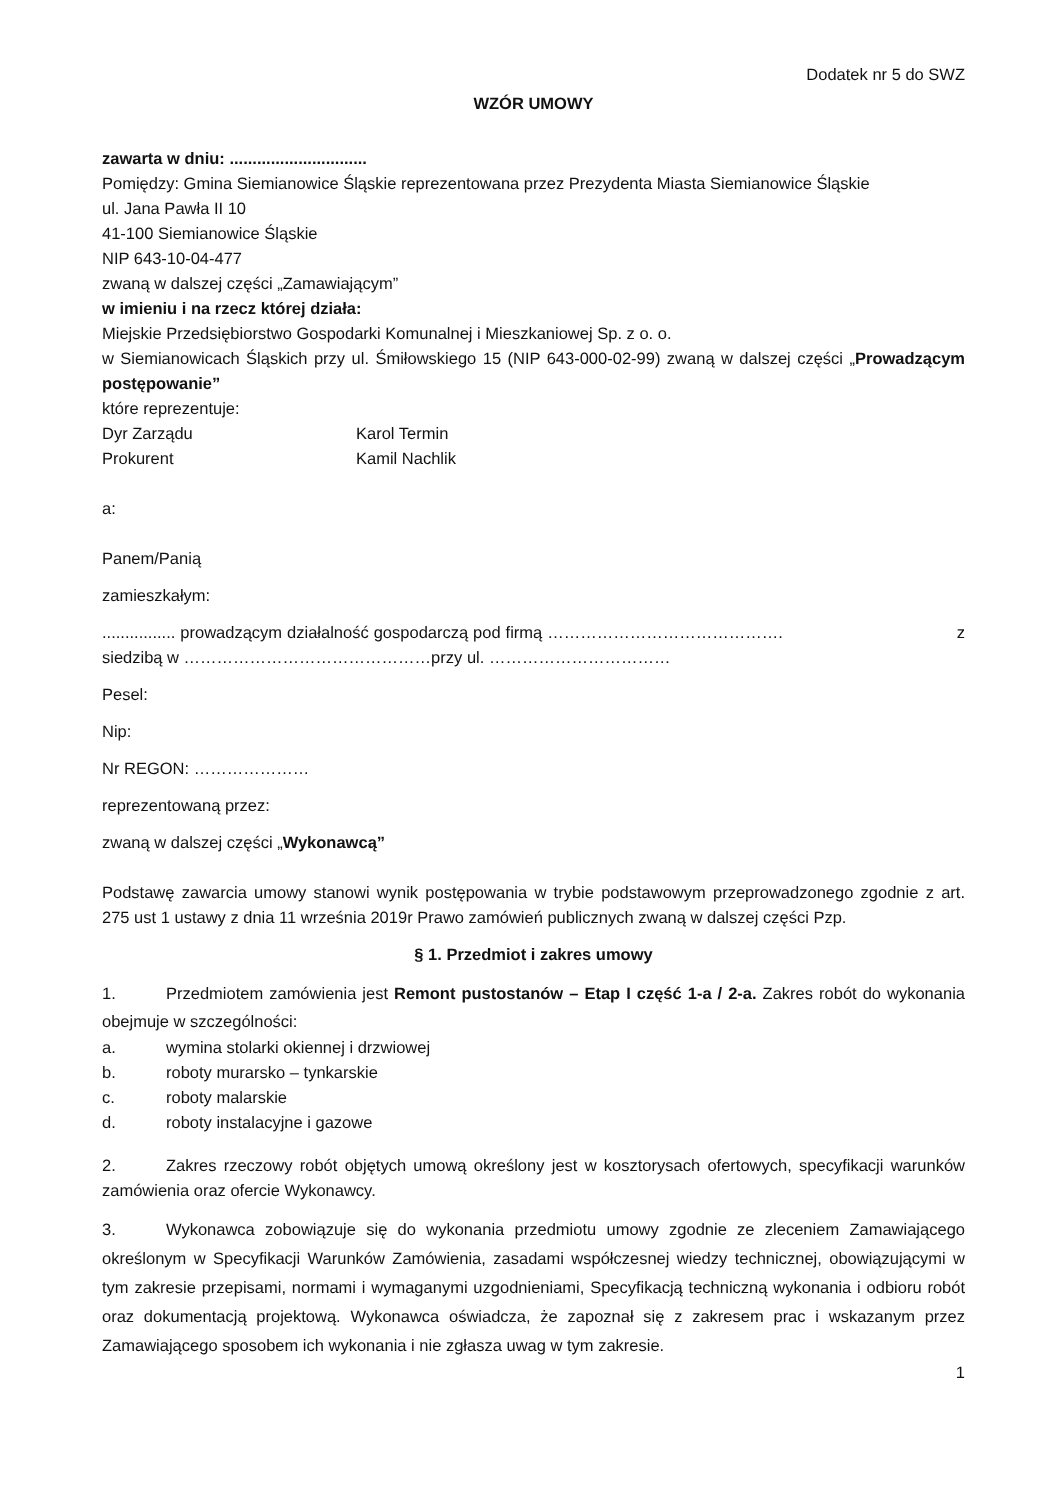Dodatek nr 5 do SWZ
WZÓR UMOWY
zawarta w dniu: ..............................
Pomiędzy: Gmina Siemianowice Śląskie reprezentowana przez Prezydenta Miasta Siemianowice Śląskie
ul. Jana Pawła II 10
41-100 Siemianowice Śląskie
NIP 643-10-04-477
zwaną w dalszej części „Zamawiającym”
w imieniu i na rzecz której działa:
Miejskie Przedsiębiorstwo Gospodarki Komunalnej i Mieszkaniowej Sp. z o. o.
w Siemianowicach Śląskich przy ul. Śmiłowskiego 15 (NIP 643-000-02-99) zwaną w dalszej części „Prowadzącym postępowanie”
które reprezentuje:
Dyr Zarządu Karol Termin
Prokurent Kamil Nachlik
a:
Panem/Panią
zamieszkałym:
................ prowadzącym działalność gospodarczą pod firmą ……………………………………. z siedzibą w ………………………………………przy ul. ……………………………
Pesel:
Nip:
Nr REGON: …………………
reprezentowaną przez:
zwaną w dalszej części „Wykonawcą”
Podstawę zawarcia umowy stanowi wynik postępowania w trybie podstawowym przeprowadzonego zgodnie z art. 275 ust 1 ustawy z dnia 11 września 2019r Prawo zamówień publicznych zwaną w dalszej części Pzp.
§ 1. Przedmiot i zakres umowy
1. Przedmiotem zamówienia jest Remont pustostanów – Etap I część 1-a / 2-a. Zakres robót do wykonania obejmuje w szczególności:
a. wymina stolarki okiennej i drzwiowej
b. roboty murarsko – tynkarskie
c. roboty malarskie
d. roboty instalacyjne i gazowe
2. Zakres rzeczowy robót objętych umową określony jest w kosztorysach ofertowych, specyfikacji warunków zamówienia oraz ofercie Wykonawcy.
3. Wykonawca zobowiązuje się do wykonania przedmiotu umowy zgodnie ze zleceniem Zamawiającego określonym w Specyfikacji Warunków Zamówienia, zasadami współczesnej wiedzy technicznej, obowiązującymi w tym zakresie przepisami, normami i wymaganymi uzgodnieniami, Specyfikacją techniczną wykonania i odbioru robót oraz dokumentacją projektową. Wykonawca oświadcza, że zapoznał się z zakresem prac i wskazanym przez Zamawiającego sposobem ich wykonania i nie zgłasza uwag w tym zakresie.
1